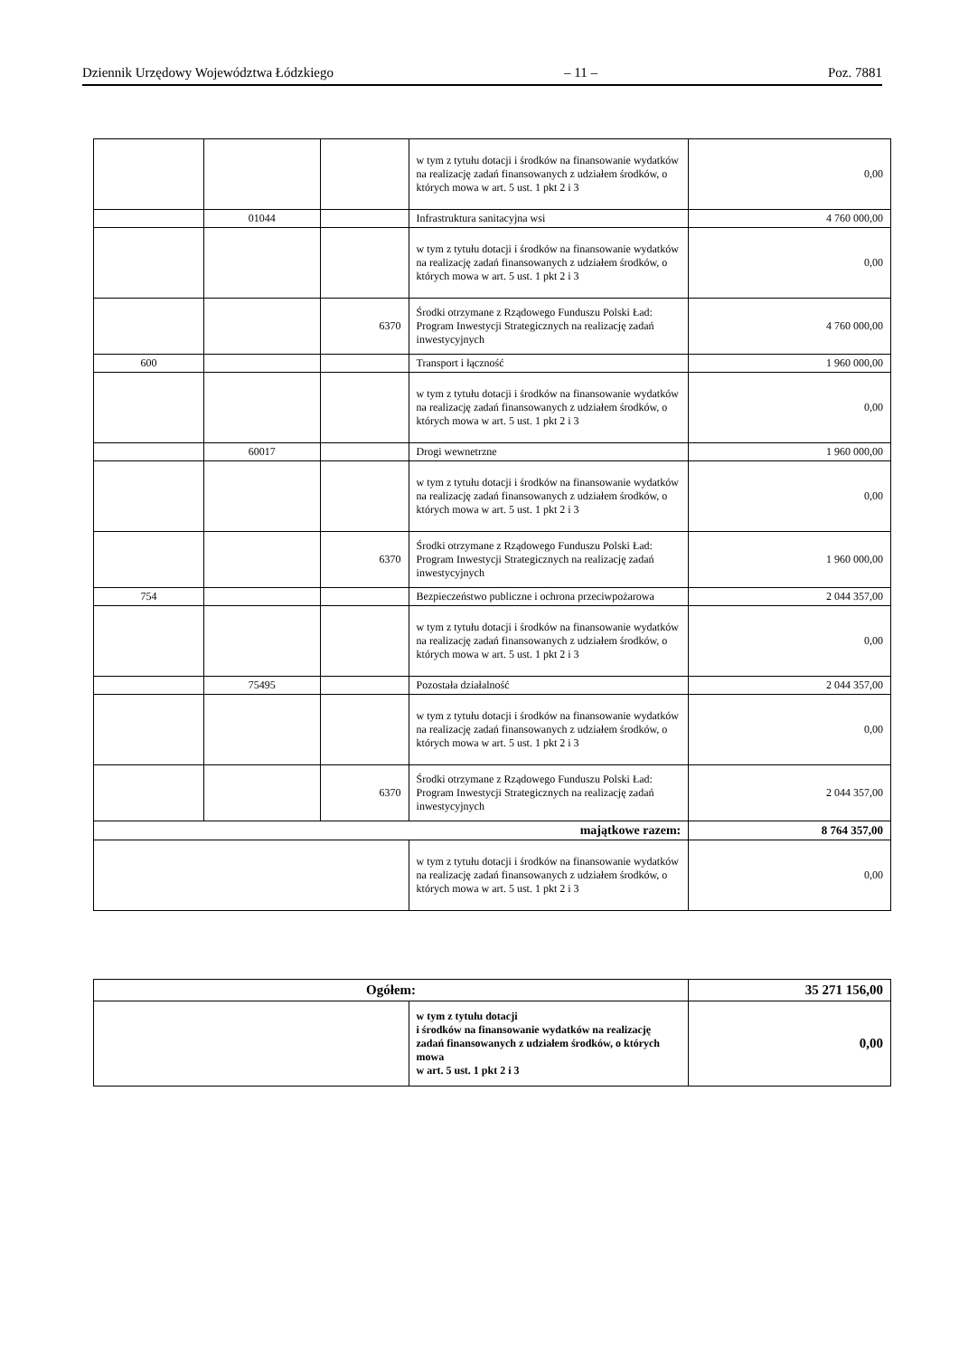Dziennik Urzędowy Województwa Łódzkiego – 11 – Poz. 7881
| | | | w tym z tytułu dotacji i środków na finansowanie wydatków na realizację zadań finansowanych z udziałem środków, o których mowa w art. 5 ust. 1 pkt 2 i 3 | 0,00 |
| | 01044 | | Infrastruktura sanitacyjna wsi | 4 760 000,00 |
| | | | w tym z tytułu dotacji i środków na finansowanie wydatków na realizację zadań finansowanych z udziałem środków, o których mowa w art. 5 ust. 1 pkt 2 i 3 | 0,00 |
| | | 6370 | Środki otrzymane z Rządowego Funduszu Polski Ład: Program Inwestycji Strategicznych na realizację zadań inwestycyjnych | 4 760 000,00 |
| 600 | | | Transport i łączność | 1 960 000,00 |
| | | | w tym z tytułu dotacji i środków na finansowanie wydatków na realizację zadań finansowanych z udziałem środków, o których mowa w art. 5 ust. 1 pkt 2 i 3 | 0,00 |
| | 60017 | | Drogi wewnetrzne | 1 960 000,00 |
| | | | w tym z tytułu dotacji i środków na finansowanie wydatków na realizację zadań finansowanych z udziałem środków, o których mowa w art. 5 ust. 1 pkt 2 i 3 | 0,00 |
| | | 6370 | Środki otrzymane z Rządowego Funduszu Polski Ład: Program Inwestycji Strategicznych na realizację zadań inwestycyjnych | 1 960 000,00 |
| 754 | | | Bezpieczeństwo publiczne i ochrona przeciwpożarowa | 2 044 357,00 |
| | | | w tym z tytułu dotacji i środków na finansowanie wydatków na realizację zadań finansowanych z udziałem środków, o których mowa w art. 5 ust. 1 pkt 2 i 3 | 0,00 |
| | 75495 | | Pozostała działalność | 2 044 357,00 |
| | | | w tym z tytułu dotacji i środków na finansowanie wydatków na realizację zadań finansowanych z udziałem środków, o których mowa w art. 5 ust. 1 pkt 2 i 3 | 0,00 |
| | | 6370 | Środki otrzymane z Rządowego Funduszu Polski Ład: Program Inwestycji Strategicznych na realizację zadań inwestycyjnych | 2 044 357,00 |
| majątkowe razem: | | | | 8 764 357,00 |
| | | | w tym z tytułu dotacji i środków na finansowanie wydatków na realizację zadań finansowanych z udziałem środków, o których mowa w art. 5 ust. 1 pkt 2 i 3 | 0,00 |
| Ogółem: | | 35 271 156,00 |
| | w tym z tytułu dotacji i środków na finansowanie wydatków na realizację zadań finansowanych z udziałem środków, o których mowa w art. 5 ust. 1 pkt 2 i 3 | 0,00 |